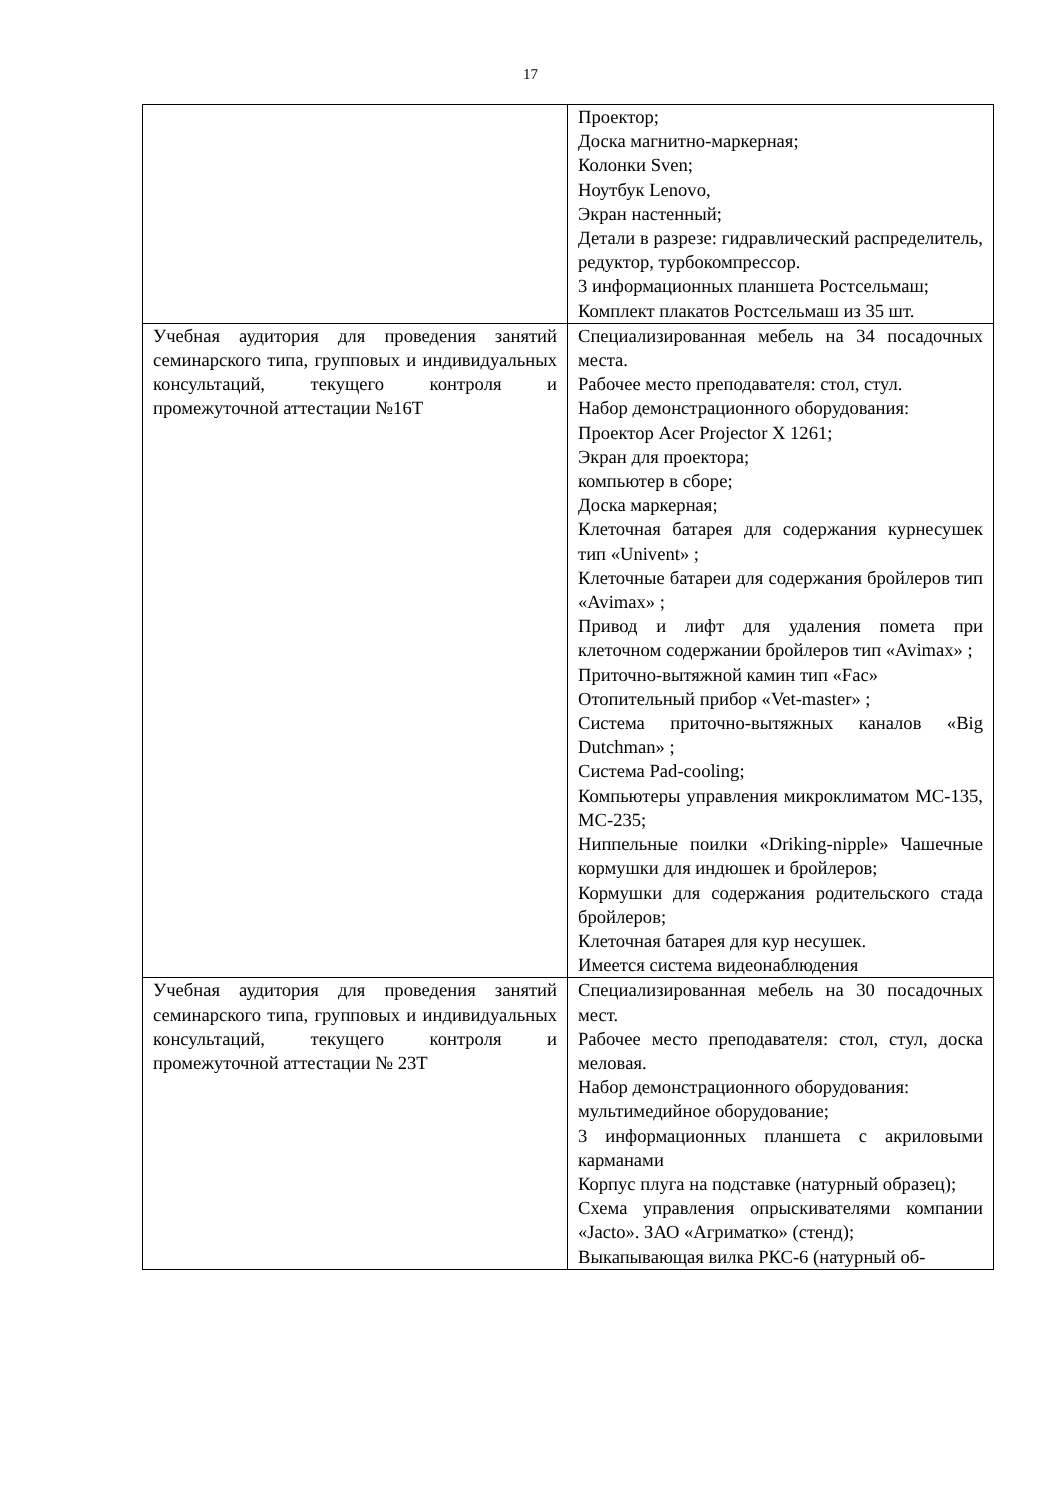17
| | Проектор; Доска магнитно-маркерная; Колонки Sven; Ноутбук Lenovo, Экран настенный; Детали в разрезе: гидравлический распределитель, редуктор, турбокомпрессор. 3 информационных планшета Ростсельмаш; Комплект плакатов Ростсельмаш из 35 шт. |
| Учебная аудитория для проведения занятий семинарского типа, групповых и индивидуальных консультаций, текущего контроля и промежуточной аттестации №16Т | Специализированная мебель на 34 посадочных места. Рабочее место преподавателя: стол, стул. Набор демонстрационного оборудования: Проектор Acer Projector X 1261; Экран для проектора; компьютер в сборе; Доска маркерная; Клеточная батарея для содержания курнесушек тип «Univent» ; Клеточные батареи для содержания бройлеров тип «Avimax» ; Привод и лифт для удаления помета при клеточном содержании бройлеров тип «Avimax» ; Приточно-вытяжной камин тип «Fac» Отопительный прибор «Vet-master» ; Система приточно-вытяжных каналов «Big Dutchman» ; Система Pad-cooling; Компьютеры управления микроклиматом MC-135, MC-235; Ниппельные поилки «Driking-nipple» Чашечные кормушки для индюшек и бройлеров; Кормушки для содержания родительского стада бройлеров; Клеточная батарея для кур несушек. Имеется система видеонаблюдения |
| Учебная аудитория для проведения занятий семинарского типа, групповых и индивидуальных консультаций, текущего контроля и промежуточной аттестации № 23Т | Специализированная мебель на 30 посадочных мест. Рабочее место преподавателя: стол, стул, доска меловая. Набор демонстрационного оборудования: мультимедийное оборудование; 3 информационных планшета с акриловыми карманами Корпус плуга на подставке (натурный образец); Схема управления опрыскивателями компании «Jacto». ЗАО «Агриматко» (стенд); Выкапывающая вилка РКС-6 (натурный об- |